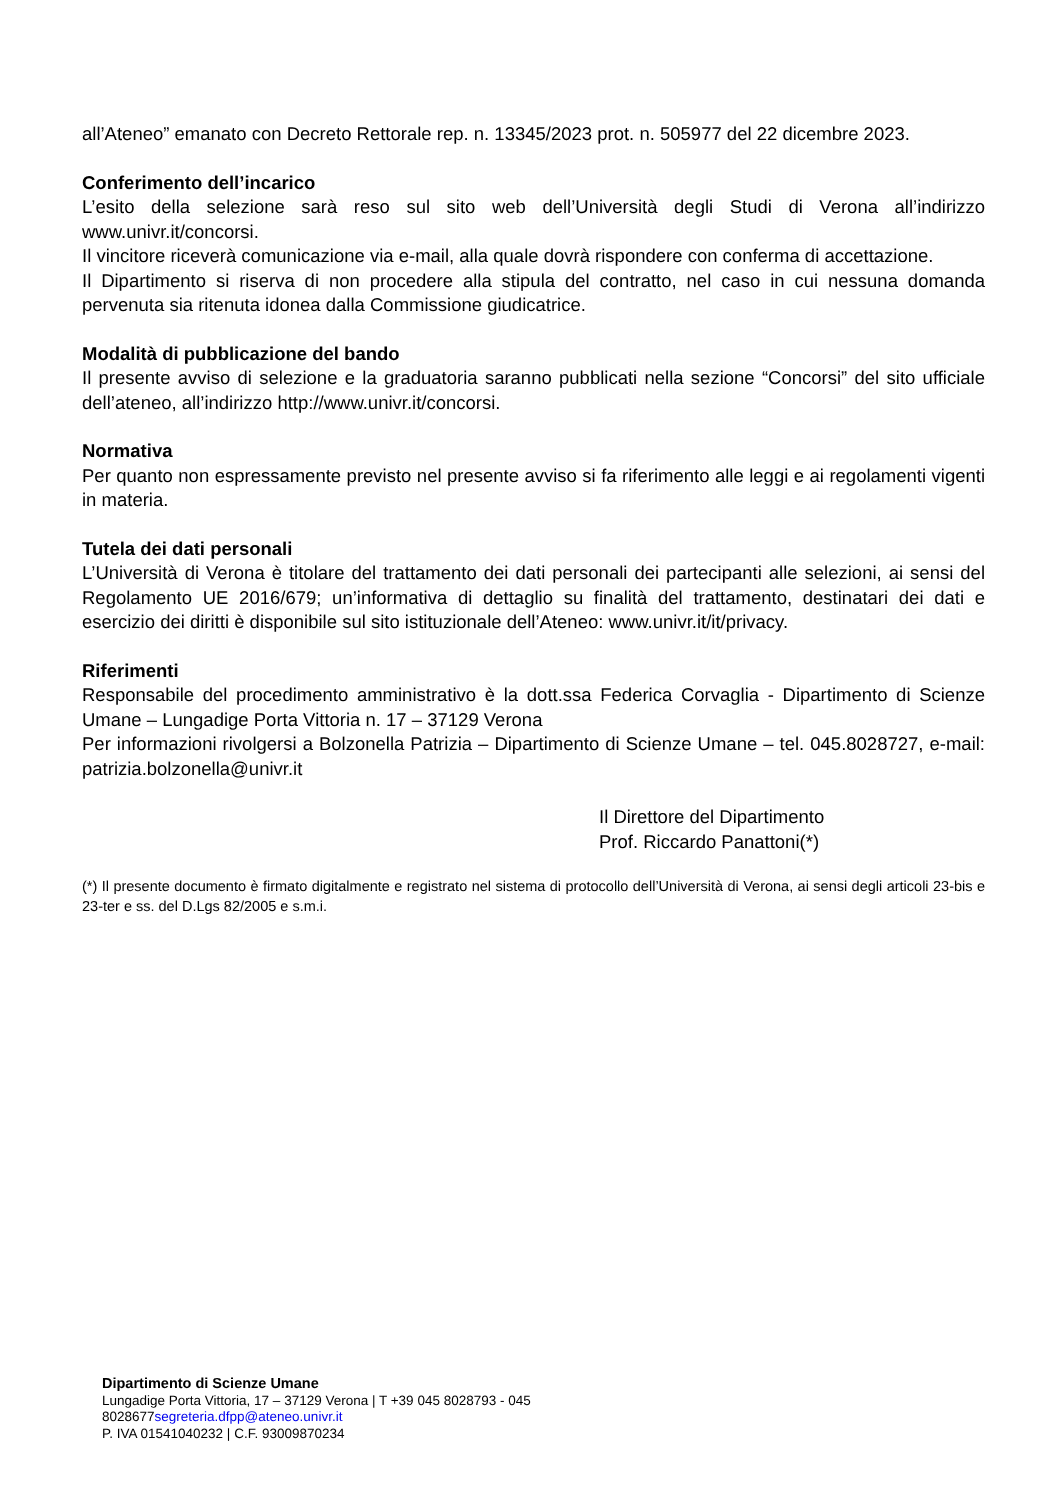all’Ateneo” emanato con Decreto Rettorale rep. n. 13345/2023 prot. n. 505977 del 22 dicembre 2023.
Conferimento dell’incarico
L’esito della selezione sarà reso sul sito web dell’Università degli Studi di Verona all’indirizzo www.univr.it/concorsi.
Il vincitore riceverà comunicazione via e-mail, alla quale dovrà rispondere con conferma di accettazione.
Il Dipartimento si riserva di non procedere alla stipula del contratto, nel caso in cui nessuna domanda pervenuta sia ritenuta idonea dalla Commissione giudicatrice.
Modalità di pubblicazione del bando
Il presente avviso di selezione e la graduatoria saranno pubblicati nella sezione “Concorsi” del sito ufficiale dell’ateneo, all’indirizzo http://www.univr.it/concorsi.
Normativa
Per quanto non espressamente previsto nel presente avviso si fa riferimento alle leggi e ai regolamenti vigenti in materia.
Tutela dei dati personali
L’Università di Verona è titolare del trattamento dei dati personali dei partecipanti alle selezioni, ai sensi del Regolamento UE 2016/679; un’informativa di dettaglio su finalità del trattamento, destinatari dei dati e esercizio dei diritti è disponibile sul sito istituzionale dell’Ateneo: www.univr.it/it/privacy.
Riferimenti
Responsabile del procedimento amministrativo è la dott.ssa Federica Corvaglia - Dipartimento di Scienze Umane – Lungadige Porta Vittoria n. 17 – 37129 Verona
Per informazioni rivolgersi a Bolzonella Patrizia – Dipartimento di Scienze Umane – tel. 045.8028727, e-mail: patrizia.bolzonella@univr.it
Il Direttore del Dipartimento
Prof. Riccardo Panattoni(*)
(*) Il presente documento è firmato digitalmente e registrato nel sistema di protocollo dell’Università di Verona, ai sensi degli articoli 23-bis e 23-ter e ss. del D.Lgs 82/2005 e s.m.i.
Dipartimento di Scienze Umane
Lungadige Porta Vittoria, 17 – 37129 Verona | T +39 045 8028793 - 045
8028677segreteria.dfpp@ateneo.univr.it
P. IVA 01541040232 | C.F. 93009870234